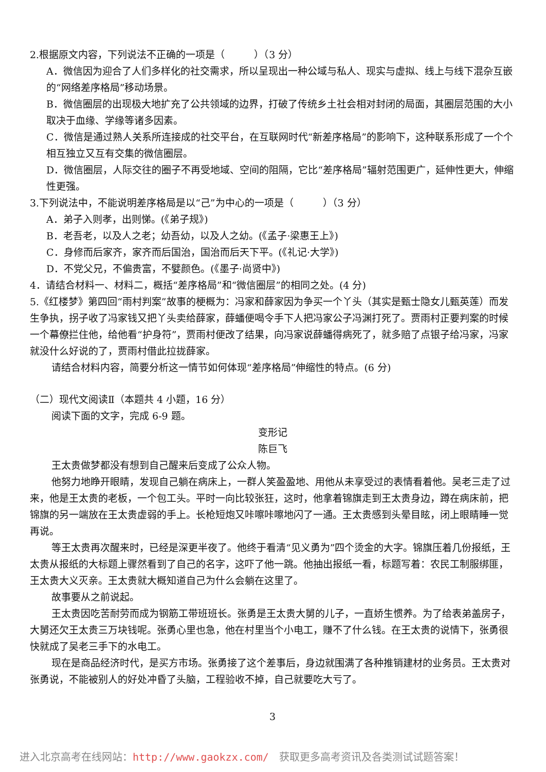2.根据原文内容，下列说法不正确的一项是（　　　）（3 分）
A．微信因为迎合了人们多样化的社交需求，所以呈现出一种公域与私人、现实与虚拟、线上与线下混杂互嵌的“网络差序格局”移动场景。
B．微信圈层的出现极大地扩充了公共领域的边界，打破了传统乡土社会相对封闭的局面，其圈层范围的大小取决于血缘、学缘等诸多因素。
C．微信是通过熟人关系所连接成的社交平台，在互联网时代“新差序格局”的影响下，这种联系形成了一个个相互独立又互有交集的微信圈层。
D．微信圈层，人际交往的圈子不再受地域、空间的阻隔，它比“差序格局”辐射范围更广，延伸性更大，伸缩性更强。
3.下列说法中，不能说明差序格局是以“己”为中心的一项是（　　　）（3 分）
A．弟子入则孝，出则悌。(《弟子规》)
B．老吾老，以及人之老；幼吾幼，以及人之幼。(《孟子·梁惠王上》)
C．身修而后家齐，家齐而后国治，国治而后天下平。(《礼记·大学》)
D．不党父兄，不偏贵富，不嬖颜色。(《墨子·尚贤中》)
4．请结合材料一、材料二，概括“差序格局”和“微信圈层”的相同之处。(4 分)
5.《红楼梦》第四回“雨村判案”故事的梗概为：冯家和薛家因为争买一个丫头（其实是甄士隐女儿甄英莲）而发生争执，拐子收了冯家钱又把丫头卖给薛家，薛蟠便喝令手下人把冯家公子冯渊打死了。贾雨村正要判案的时候一个幕僚拦住他，给他看“护身符”，贾雨村便改了结果，向冯家说薛蟠得病死了，就多赔了点银子给冯家，冯家就没什么好说的了，贾雨村借此拉拢薛家。
请结合材料内容，简要分析这一情节如何体现“差序格局”伸缩性的特点。(6 分)
（二）现代文阅读Ⅱ（本题共 4 小题，16 分）
阅读下面的文字，完成 6-9 题。
变形记
陈巨飞
王太贵做梦都没有想到自己醒来后变成了公众人物。
他努力地睁开眼睛，发现自己躺在病床上，一群人笑盈盈地、用他从未享受过的表情看着他。吴老三走了过来，他是王太贵的老板，一个包工头。平时一向比较张狂，这时，他拿着锦旗走到王太贵身边，蹲在病床前，把锦旗的另一端放在王太贵虚弱的手上。长枪短炮又咔嚓咔嚓地闪了一通。王太贵感到头晕目眩，闭上眼睛睡一觉再说。
等王太贵再次醒来时，已经是深更半夜了。他终于看清“见义勇为”四个烫金的大字。锦旗压着几份报纸，王太贵从报纸的大标题上骤然看到了自己的名字，这吓了他一跳。他抽出报纸一看，标题写着：农民工制服绑匪，王太贵大义灭亲。王太贵就大概知道自己为什么会躺在这里了。
故事要从之前说起。
王太贵因吃苦耐劳而成为钢筋工带班班长。张勇是王太贵大舅的儿子，一直娇生惯养。为了给表弟盖房子，大舅还欠王太贵三万块钱呢。张勇心里也急，他在村里当个小电工，赚不了什么钱。在王太贵的说情下，张勇很快就成了吴老三手下的水电工。
现在是商品经济时代，是买方市场。张勇接了这个差事后，身边就围满了各种推销建材的业务员。王太贵对张勇说，不能被别人的好处冲昏了头脑，工程验收不掉，自己就要吃大亏了。
3
进入北京高考在线网站：http://www.gaokzx.com/　获取更多高考资讯及各类测试试题答案！